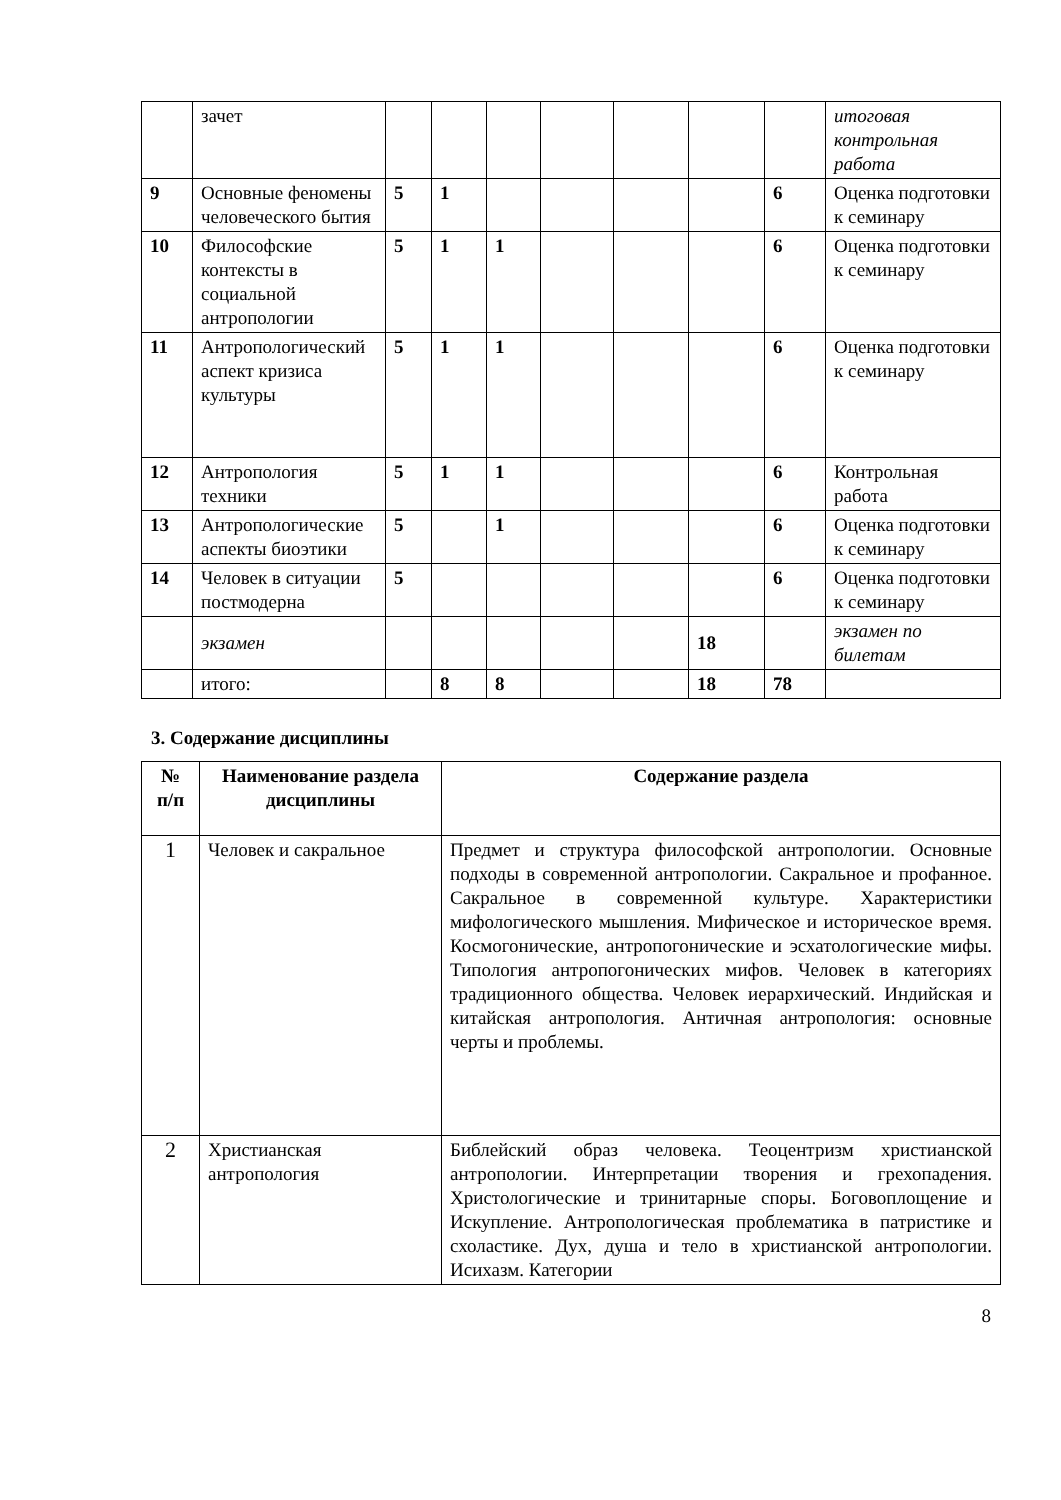| | зачет | | | | | | | | итоговая контрольная работа |
| 9 | Основные феномены человеческого бытия | 5 | 1 | | | | | 6 | Оценка подготовки к семинару |
| 10 | Философские контексты в социальной антропологии | 5 | 1 | 1 | | | | 6 | Оценка подготовки к семинару |
| 11 | Антропологический аспект кризиса культуры | 5 | 1 | 1 | | | | 6 | Оценка подготовки к семинару |
| 12 | Антропология техники | 5 | 1 | 1 | | | | 6 | Контрольная работа |
| 13 | Антропологические аспекты биоэтики | 5 | | 1 | | | | 6 | Оценка подготовки к семинару |
| 14 | Человек в ситуации постмодерна | 5 | | | | | | 6 | Оценка подготовки к семинару |
| | экзамен | | | | | | 18 | | экзамен по билетам |
| | итого: | | 8 | 8 | | | 18 | 78 | |
3. Содержание дисциплины
| № п/п | Наименование раздела дисциплины | Содержание раздела |
| --- | --- | --- |
| 1 | Человек и сакральное | Предмет и структура философской антропологии. Основные подходы в современной антропологии. Сакральное и профанное. Сакральное в современной культуре. Характеристики мифологического мышления. Мифическое и историческое время. Космогонические, антропогонические и эсхатологические мифы. Типология антропогонических мифов. Человек в категориях традиционного общества. Человек иерархический. Индийская и китайская антропология. Античная антропология: основные черты и проблемы. |
| 2 | Христианская антропология | Библейский образ человека. Теоцентризм христианской антропологии. Интерпретации творения и грехопадения. Христологические и тринитарные споры. Боговоплощение и Искупление. Антропологическая проблематика в патристике и схоластике. Дух, душа и тело в христианской антропологии. Исихазм. Категории |
8